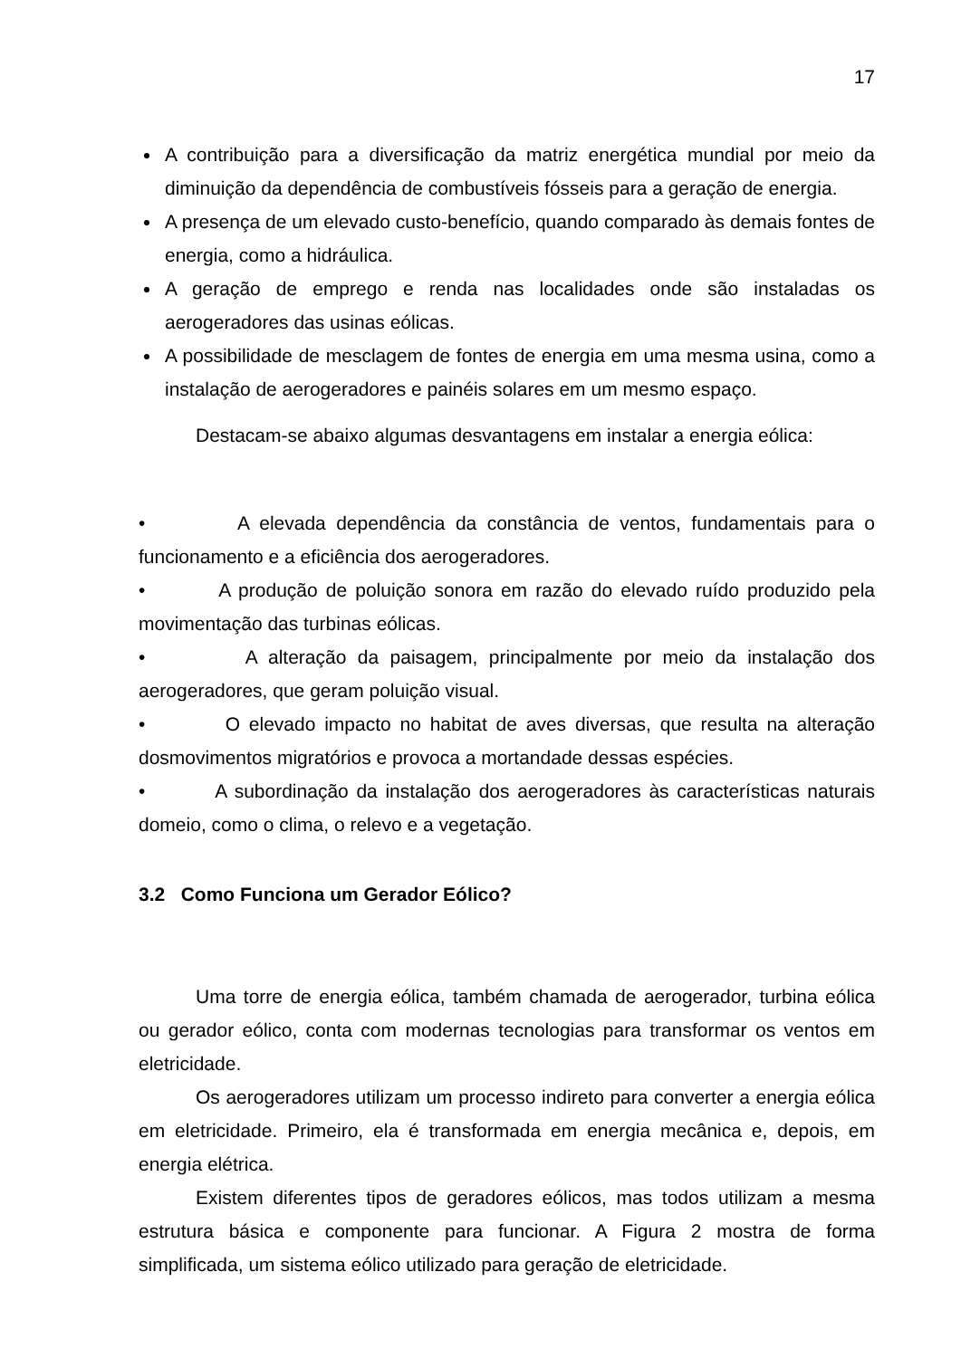17
A contribuição para a diversificação da matriz energética mundial por meio da diminuição da dependência de combustíveis fósseis para a geração de energia.
A presença de um elevado custo-benefício, quando comparado às demais fontes de energia, como a hidráulica.
A geração de emprego e renda nas localidades onde são instaladas os aerogeradores das usinas eólicas.
A possibilidade de mesclagem de fontes de energia em uma mesma usina, como a instalação de aerogeradores e painéis solares em um mesmo espaço.
Destacam-se abaixo algumas desvantagens em instalar a energia eólica:
• A elevada dependência da constância de ventos, fundamentais para o funcionamento e a eficiência dos aerogeradores.
• A produção de poluição sonora em razão do elevado ruído produzido pela movimentação das turbinas eólicas.
• A alteração da paisagem, principalmente por meio da instalação dos aerogeradores, que geram poluição visual.
• O elevado impacto no habitat de aves diversas, que resulta na alteração dosmovimentos migratórios e provoca a mortandade dessas espécies.
• A subordinação da instalação dos aerogeradores às características naturais domeio, como o clima, o relevo e a vegetação.
3.2 Como Funciona um Gerador Eólico?
Uma torre de energia eólica, também chamada de aerogerador, turbina eólica ou gerador eólico, conta com modernas tecnologias para transformar os ventos em eletricidade.
Os aerogeradores utilizam um processo indireto para converter a energia eólica em eletricidade. Primeiro, ela é transformada em energia mecânica e, depois, em energia elétrica.
Existem diferentes tipos de geradores eólicos, mas todos utilizam a mesma estrutura básica e componente para funcionar. A Figura 2 mostra de forma simplificada, um sistema eólico utilizado para geração de eletricidade.